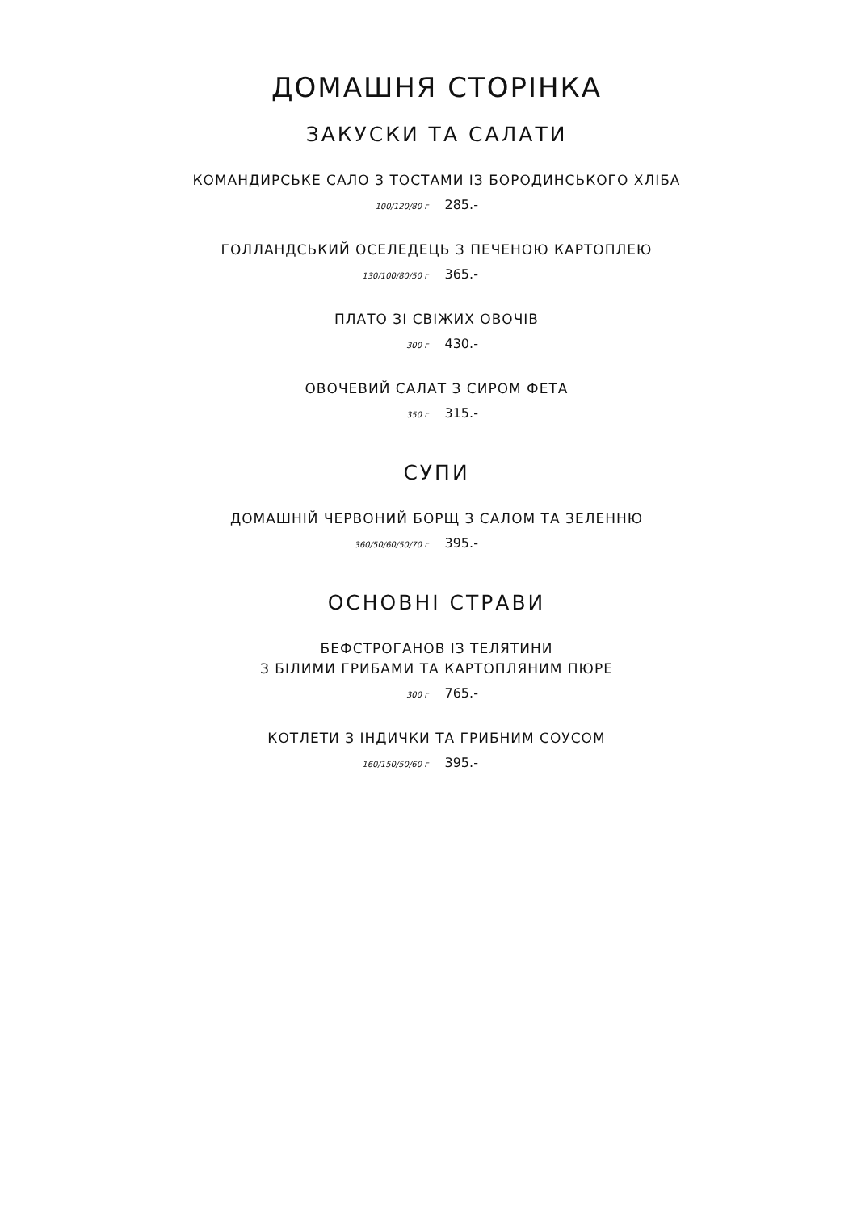ДОМАШНЯ СТОРІНКА
ЗАКУСКИ ТА САЛАТИ
КОМАНДИРСЬКЕ САЛО З ТОСТАМИ ІЗ БОРОДИНСЬКОГО ХЛІБА
100/120/80 г 285.-
ГОЛЛАНДСЬКИЙ ОСЕЛЕДЕЦЬ З ПЕЧЕНОЮ КАРТОПЛЕЮ
130/100/80/50 г 365.-
ПЛАТО ЗІ СВІЖИХ ОВОЧІВ
300 г 430.-
ОВОЧЕВИЙ САЛАТ З СИРОМ ФЕТА
350 г 315.-
СУПИ
ДОМАШНІЙ ЧЕРВОНИЙ БОРЩ З САЛОМ ТА ЗЕЛЕННЮ
360/50/60/50/70 г 395.-
ОСНОВНІ СТРАВИ
БЕФСТРОГАНОВ ІЗ ТЕЛЯТИНИ
З БІЛИМИ ГРИБАМИ ТА КАРТОПЛЯНИМ ПЮРЕ
300 г 765.-
КОТЛЕТИ З ІНДИЧКИ ТА ГРИБНИМ СОУСОМ
160/150/50/60 г 395.-